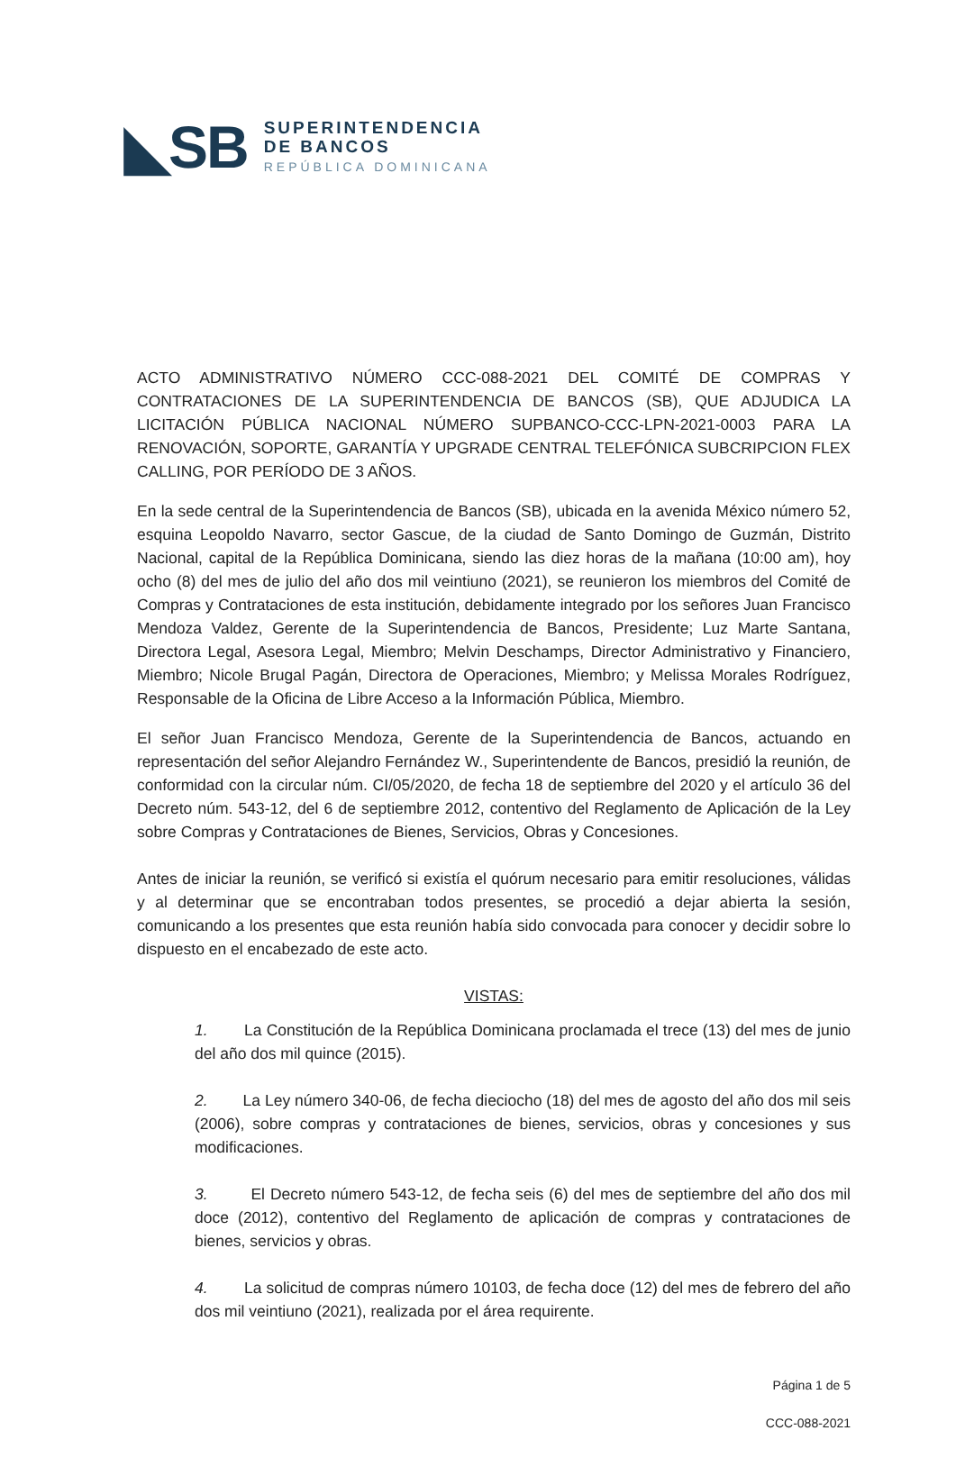◣SB
SUPERINTENDENCIA
DE BANCOS
REPÚBLICA DOMINICANA
ACTO ADMINISTRATIVO NÚMERO CCC-088-2021 DEL COMITÉ DE COMPRAS Y CONTRATACIONES DE LA SUPERINTENDENCIA DE BANCOS (SB), QUE ADJUDICA LA LICITACIÓN PÚBLICA NACIONAL NÚMERO SUPBANCO-CCC-LPN-2021-0003 PARA LA RENOVACIÓN, SOPORTE, GARANTÍA Y UPGRADE CENTRAL TELEFÓNICA SUBCRIPCION FLEX CALLING, POR PERÍODO DE 3 AÑOS.
En la sede central de la Superintendencia de Bancos (SB), ubicada en la avenida México número 52, esquina Leopoldo Navarro, sector Gascue, de la ciudad de Santo Domingo de Guzmán, Distrito Nacional, capital de la República Dominicana, siendo las diez horas de la mañana (10:00 am), hoy ocho (8) del mes de julio del año dos mil veintiuno (2021), se reunieron los miembros del Comité de Compras y Contrataciones de esta institución, debidamente integrado por los señores Juan Francisco Mendoza Valdez, Gerente de la Superintendencia de Bancos, Presidente; Luz Marte Santana, Directora Legal, Asesora Legal, Miembro; Melvin Deschamps, Director Administrativo y Financiero, Miembro; Nicole Brugal Pagán, Directora de Operaciones, Miembro; y Melissa Morales Rodríguez, Responsable de la Oficina de Libre Acceso a la Información Pública, Miembro.
El señor Juan Francisco Mendoza, Gerente de la Superintendencia de Bancos, actuando en representación del señor Alejandro Fernández W., Superintendente de Bancos, presidió la reunión, de conformidad con la circular núm. CI/05/2020, de fecha 18 de septiembre del 2020 y el artículo 36 del Decreto núm. 543-12, del 6 de septiembre 2012, contentivo del Reglamento de Aplicación de la Ley sobre Compras y Contrataciones de Bienes, Servicios, Obras y Concesiones.
Antes de iniciar la reunión, se verificó si existía el quórum necesario para emitir resoluciones, válidas y al determinar que se encontraban todos presentes, se procedió a dejar abierta la sesión, comunicando a los presentes que esta reunión había sido convocada para conocer y decidir sobre lo dispuesto en el encabezado de este acto.
VISTAS:
1. La Constitución de la República Dominicana proclamada el trece (13) del mes de junio del año dos mil quince (2015).
2. La Ley número 340-06, de fecha dieciocho (18) del mes de agosto del año dos mil seis (2006), sobre compras y contrataciones de bienes, servicios, obras y concesiones y sus modificaciones.
3. El Decreto número 543-12, de fecha seis (6) del mes de septiembre del año dos mil doce (2012), contentivo del Reglamento de aplicación de compras y contrataciones de bienes, servicios y obras.
4. La solicitud de compras número 10103, de fecha doce (12) del mes de febrero del año dos mil veintiuno (2021), realizada por el área requirente.
Página 1 de 5
CCC-088-2021